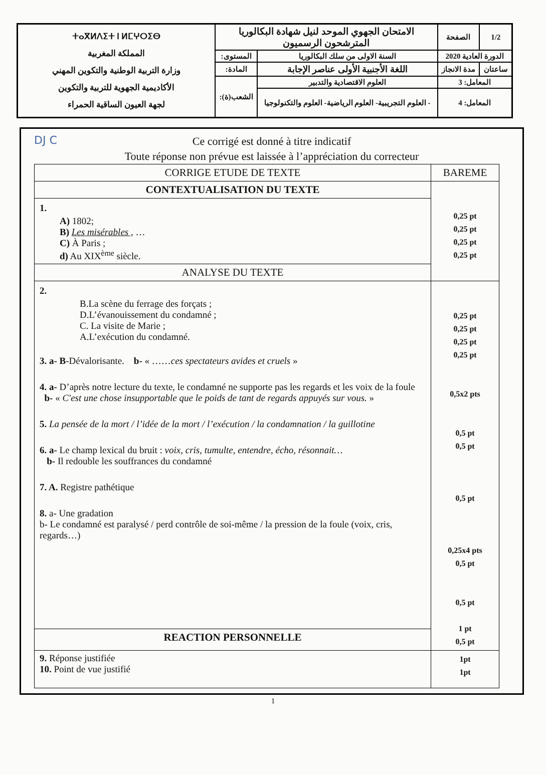| ⵜⴰⴳⵍⴷⵉⵜ ⵏ ⵍⵎⵖⵔⵉⴱ المملكة المغربية وزارة التربية الوطنية والتكوين المهني الأكاديمية الجهوية للتربية والتكوين لجهة العيون الساقية الحمراء | الامتحان الجهوي الموحد لنيل شهادة البكالوريا المترشحون الرسميون | | الصفحة | 1/2 |
| | المستوى: | السنة الاولى من سلك البكالوريا | الدورة العادية 2020 | |
| | المادة: | اللغة الأجنبية الأولى عناصر الإجابة | مدة الانجاز | ساعتان |
| | الشعب(ة): | العلوم الاقتصادية والتدبير | المعامل: 3 | |
| | | - العلوم التجريبية- العلوم الرياضية- العلوم والتكنولوجيا | المعامل: 4 | |
DJ C
Ce corrigé est donné à titre indicatif
Toute réponse non prévue est laissée à l’appréciation du correcteur
| CORRIGE ETUDE DE TEXTE | BAREME |
| --- | --- |
| CONTEXTUALISATION DU TEXTE | 0,25 pt 0,25 pt 0,25 pt 0,25 pt |
| 1. A) 1802; B) Les misérables , … C) À Paris ; d) Au XIX<sup>ème</sup> siècle. | |
| ANALYSE DU TEXTE | |
| 2. B.La scène du ferrage des forçats ; D.L’évanouissement du condamné ; C. La visite de Marie ; A.L’exécution du condamné. 3. a- B -Dévalorisante. b- « …… ces spectateurs avides et cruels » 4. a- D’après notre lecture du texte, le condamné ne supporte pas les regards et les voix de la foule b- « C'est une chose insupportable que le poids de tant de regards appuyés sur vous. » 5. La pensée de la mort / l’idée de la mort / l’exécution / la condamnation / la guillotine 6. a- Le champ lexical du bruit : voix, cris, tumulte, entendre, écho, résonnait… b- Il redouble les souffrances du condamné 7. A. Registre pathétique 8. a- Une gradation b- Le condamné est paralysé / perd contrôle de soi-même / la pression de la foule (voix, cris, regards…) | 0,25 pt 0,25 pt 0,25 pt 0,25 pt 0,5x2 pts 0,5 pt 0,5 pt 0,5 pt 0,25x4 pts 0,5 pt 0,5 pt 1 pt 0,5 pt |
| REACTION PERSONNELLE | |
| 9. Réponse justifiée 10. Point de vue justifié | 1pt 1pt |
1